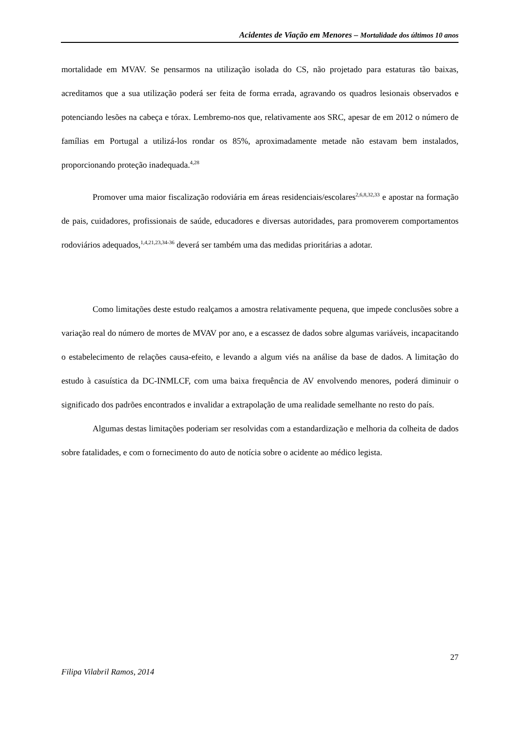Acidentes de Viação em Menores – Mortalidade dos últimos 10 anos
mortalidade em MVAV. Se pensarmos na utilização isolada do CS, não projetado para estaturas tão baixas, acreditamos que a sua utilização poderá ser feita de forma errada, agravando os quadros lesionais observados e potenciando lesões na cabeça e tórax. Lembremo-nos que, relativamente aos SRC, apesar de em 2012 o número de famílias em Portugal a utilizá-los rondar os 85%, aproximadamente metade não estavam bem instalados, proporcionando proteção inadequada.<sup>4,28</sup>
Promover uma maior fiscalização rodoviária em áreas residenciais/escolares<sup>2,6,8,32,33</sup> e apostar na formação de pais, cuidadores, profissionais de saúde, educadores e diversas autoridades, para promoverem comportamentos rodoviários adequados,<sup>1,4,21,23,34-36</sup> deverá ser também uma das medidas prioritárias a adotar.
Como limitações deste estudo realçamos a amostra relativamente pequena, que impede conclusões sobre a variação real do número de mortes de MVAV por ano, e a escassez de dados sobre algumas variáveis, incapacitando o estabelecimento de relações causa-efeito, e levando a algum viés na análise da base de dados. A limitação do estudo à casuística da DC-INMLCF, com uma baixa frequência de AV envolvendo menores, poderá diminuir o significado dos padrões encontrados e invalidar a extrapolação de uma realidade semelhante no resto do país.
Algumas destas limitações poderiam ser resolvidas com a estandardização e melhoria da colheita de dados sobre fatalidades, e com o fornecimento do auto de notícia sobre o acidente ao médico legista.
27
Filipa Vilabril Ramos, 2014